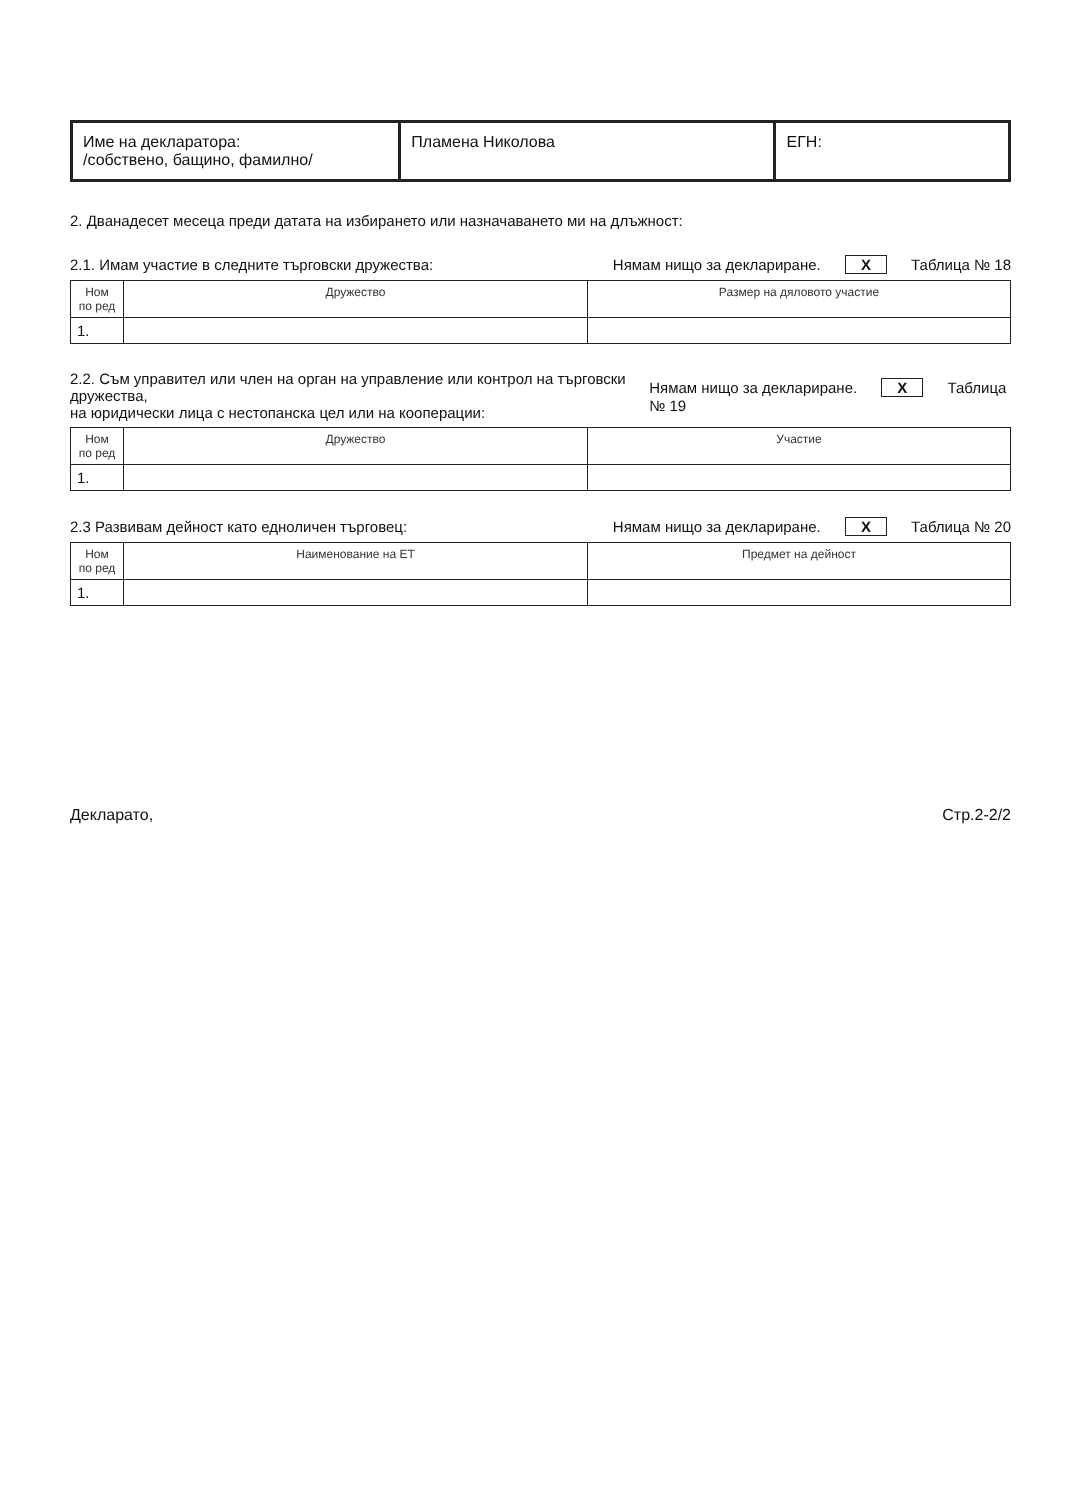| Име на декларатора: /собствено, бащино, фамилно/ | Пламена Николова | ЕГН: |
2. Дванадесет месеца преди датата на избирането или назначаването ми на длъжност:
2.1. Имам участие в следните търговски дружества: Нямам нищо за деклариране. X Таблица № 18
| Ном по ред | Дружество | Размер на дяловото участие |
| --- | --- | --- |
| 1. | | |
2.2. Съм управител или член на орган на управление или контрол на търговски дружества,
на юридически лица с нестопанска цел или на кооперации: Нямам нищо за деклариране. X Таблица № 19
| Ном по ред | Дружество | Участие |
| --- | --- | --- |
| 1. | | |
2.3 Развивам дейност като едноличен търговец: Нямам нищо за деклариране. X Таблица № 20
| Ном по ред | Наименование на ЕТ | Предмет на дейност |
| --- | --- | --- |
| 1. | | |
Декларато, Стр.2-2/2